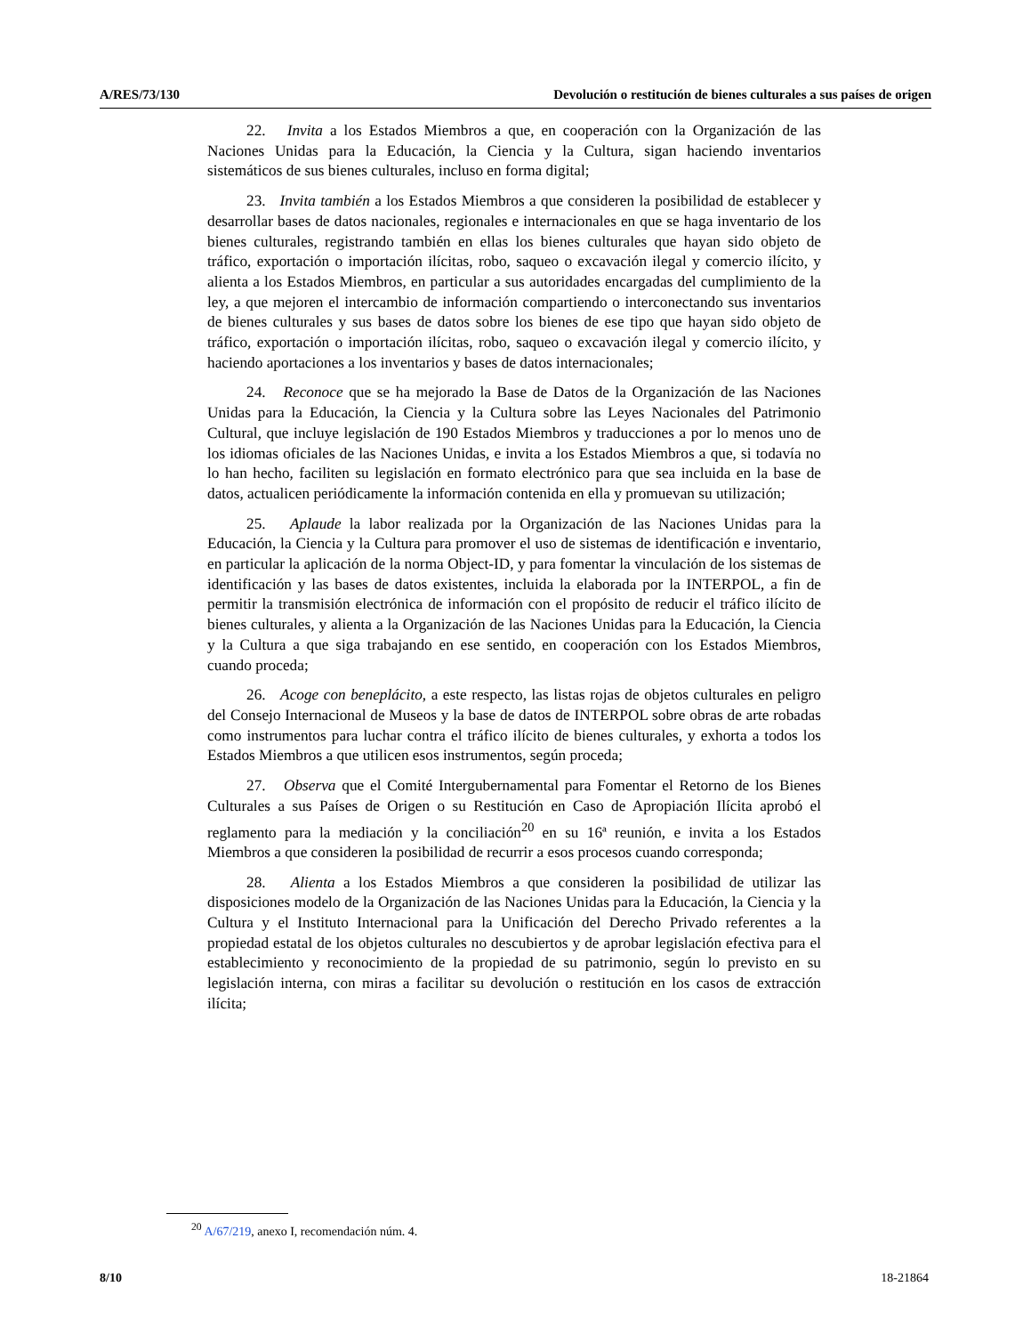A/RES/73/130 Devolución o restitución de bienes culturales a sus países de origen
22. Invita a los Estados Miembros a que, en cooperación con la Organización de las Naciones Unidas para la Educación, la Ciencia y la Cultura, sigan haciendo inventarios sistemáticos de sus bienes culturales, incluso en forma digital;
23. Invita también a los Estados Miembros a que consideren la posibilidad de establecer y desarrollar bases de datos nacionales, regionales e internacionales en que se haga inventario de los bienes culturales, registrando también en ellas los bienes culturales que hayan sido objeto de tráfico, exportación o importación ilícitas, robo, saqueo o excavación ilegal y comercio ilícito, y alienta a los Estados Miembros, en particular a sus autoridades encargadas del cumplimiento de la ley, a que mejoren el intercambio de información compartiendo o interconectando sus inventarios de bienes culturales y sus bases de datos sobre los bienes de ese tipo que hayan sido objeto de tráfico, exportación o importación ilícitas, robo, saqueo o excavación ilegal y comercio ilícito, y haciendo aportaciones a los inventarios y bases de datos internacionales;
24. Reconoce que se ha mejorado la Base de Datos de la Organización de las Naciones Unidas para la Educación, la Ciencia y la Cultura sobre las Leyes Nacionales del Patrimonio Cultural, que incluye legislación de 190 Estados Miembros y traducciones a por lo menos uno de los idiomas oficiales de las Naciones Unidas, e invita a los Estados Miembros a que, si todavía no lo han hecho, faciliten su legislación en formato electrónico para que sea incluida en la base de datos, actualicen periódicamente la información contenida en ella y promuevan su utilización;
25. Aplaude la labor realizada por la Organización de las Naciones Unidas para la Educación, la Ciencia y la Cultura para promover el uso de sistemas de identificación e inventario, en particular la aplicación de la norma Object-ID, y para fomentar la vinculación de los sistemas de identificación y las bases de datos existentes, incluida la elaborada por la INTERPOL, a fin de permitir la transmisión electrónica de información con el propósito de reducir el tráfico ilícito de bienes culturales, y alienta a la Organización de las Naciones Unidas para la Educación, la Ciencia y la Cultura a que siga trabajando en ese sentido, en cooperación con los Estados Miembros, cuando proceda;
26. Acoge con beneplácito, a este respecto, las listas rojas de objetos culturales en peligro del Consejo Internacional de Museos y la base de datos de INTERPOL sobre obras de arte robadas como instrumentos para luchar contra el tráfico ilícito de bienes culturales, y exhorta a todos los Estados Miembros a que utilicen esos instrumentos, según proceda;
27. Observa que el Comité Intergubernamental para Fomentar el Retorno de los Bienes Culturales a sus Países de Origen o su Restitución en Caso de Apropiación Ilícita aprobó el reglamento para la mediación y la conciliación<sup>20</sup> en su 16ª reunión, e invita a los Estados Miembros a que consideren la posibilidad de recurrir a esos procesos cuando corresponda;
28. Alienta a los Estados Miembros a que consideren la posibilidad de utilizar las disposiciones modelo de la Organización de las Naciones Unidas para la Educación, la Ciencia y la Cultura y el Instituto Internacional para la Unificación del Derecho Privado referentes a la propiedad estatal de los objetos culturales no descubiertos y de aprobar legislación efectiva para el establecimiento y reconocimiento de la propiedad de su patrimonio, según lo previsto en su legislación interna, con miras a facilitar su devolución o restitución en los casos de extracción ilícita;
<sup>20</sup> A/67/219, anexo I, recomendación núm. 4.
8/10 18-21864